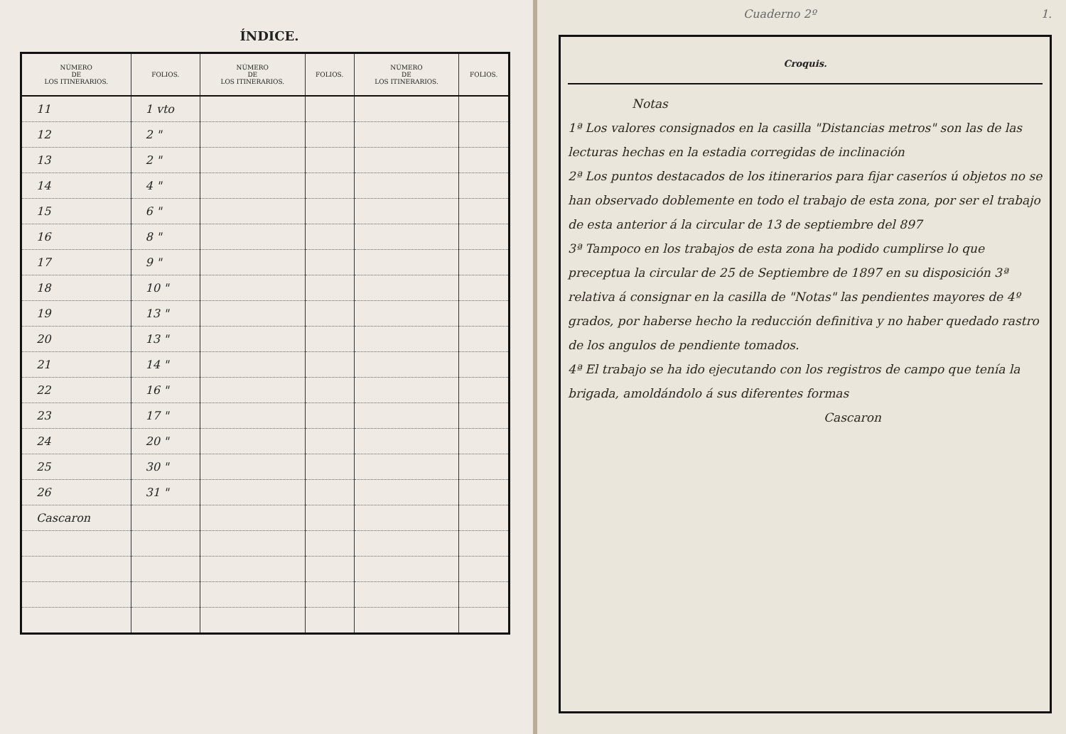ÍNDICE.
| NÚMERO DE LOS ITINERARIOS. | FOLIOS. | NÚMERO DE LOS ITINERARIOS. | FOLIOS. | NÚMERO DE LOS ITINERARIOS. | FOLIOS. |
| --- | --- | --- | --- | --- | --- |
| 11 | 1 vto | | | | |
| 12 | 2 " | | | | |
| 13 | 2 " | | | | |
| 14 | 4 " | | | | |
| 15 | 6 " | | | | |
| 16 | 8 " | | | | |
| 17 | 9 " | | | | |
| 18 | 10 " | | | | |
| 19 | 13 " | | | | |
| 20 | 13 " | | | | |
| 21 | 14 " | | | | |
| 22 | 16 " | | | | |
| 23 | 17 " | | | | |
| 24 | 20 " | | | | |
| 25 | 30 " | | | | |
| 26 | 31 " | | | | |
| Cascaron | | | | | |
Cuaderno 2º 1.
Croquis.
Notas
1ª Los valores consignados en la casilla "Distancias metros" son las de las lecturas hechas en la estadia corregidas de inclinación
2ª Los puntos destacados de los itinerarios para fijar caseríos ú objetos no se han observado doblemente en todo el trabajo de esta zona, por ser el trabajo de esta anterior á la circular de 13 de septiembre del 897
3ª Tampoco en los trabajos de esta zona ha podido cumplirse lo que preceptua la circular de 25 de Septiembre de 1897 en su disposición 3ª relativa á consignar en la casilla de "Notas" las pendientes mayores de 4º grados, por haberse hecho la reducción definitiva y no haber quedado rastro de los angulos de pendiente tomados.
4ª El trabajo se ha ido ejecutando con los registros de campo que tenía la brigada, amoldándolo á sus diferentes formas
Cascaron